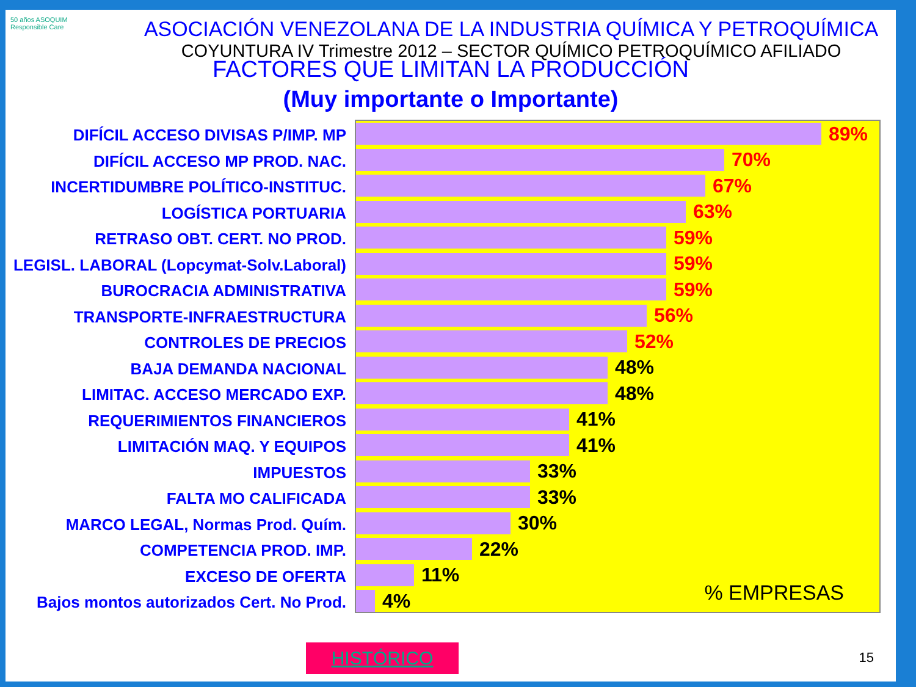50 años ASOQUIM
Responsible Care
ASOCIACIÓN VENEZOLANA DE LA INDUSTRIA QUÍMICA Y PETROQUÍMICA
COYUNTURA IV Trimestre 2012 – SECTOR QUÍMICO PETROQUÍMICO AFILIADO
FACTORES QUE LIMITAN LA PRODUCCIÓN
(Muy importante o Importante)
DIFÍCIL ACCESO DIVISAS P/IMP. MP
DIFÍCIL ACCESO MP PROD. NAC.
INCERTIDUMBRE POLÍTICO-INSTITUC.
LOGÍSTICA PORTUARIA
RETRASO OBT. CERT. NO PROD.
LEGISL. LABORAL (Lopcymat-Solv.Laboral)
BUROCRACIA ADMINISTRATIVA
TRANSPORTE-INFRAESTRUCTURA
CONTROLES DE PRECIOS
BAJA DEMANDA NACIONAL
LIMITAC. ACCESO MERCADO EXP.
REQUERIMIENTOS FINANCIEROS
LIMITACIÓN MAQ. Y EQUIPOS
IMPUESTOS
FALTA MO CALIFICADA
MARCO LEGAL, Normas Prod. Quím.
COMPETENCIA PROD. IMP.
EXCESO DE OFERTA
Bajos montos autorizados Cert. No Prod.
89%
70%
67%
63%
59%
59%
59%
56%
52%
48%
48%
41%
41%
33%
33%
30%
22%
11%
4%
% EMPRESAS
HISTÓRICO 15